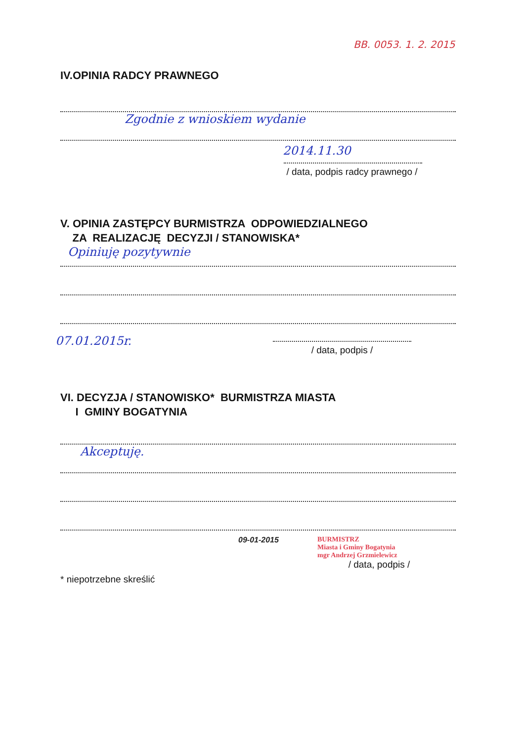BB. 0053. 1. 2. 2015
IV.OPINIA RADCY PRAWNEGO
Zgodnie z wnioskiem wydanie
2014.11.30
/ data, podpis radcy prawnego /
V. OPINIA ZASTĘPCY BURMISTRZA ODPOWIEDZIALNEGO
ZA REALIZACJĘ DECYZJI / STANOWISKA*
Opiniuję pozytywnie
07.01.2015r.
/ data, podpis /
VI. DECYZJA / STANOWISKO* BURMISTRZA MIASTA
I GMINY BOGATYNIA
Akceptuję.
09-01-2015 BURMISTRZ
Miasta i Gminy Bogatynia
mgr Andrzej Grzmielewicz
/ data, podpis /
* niepotrzebne skreślić